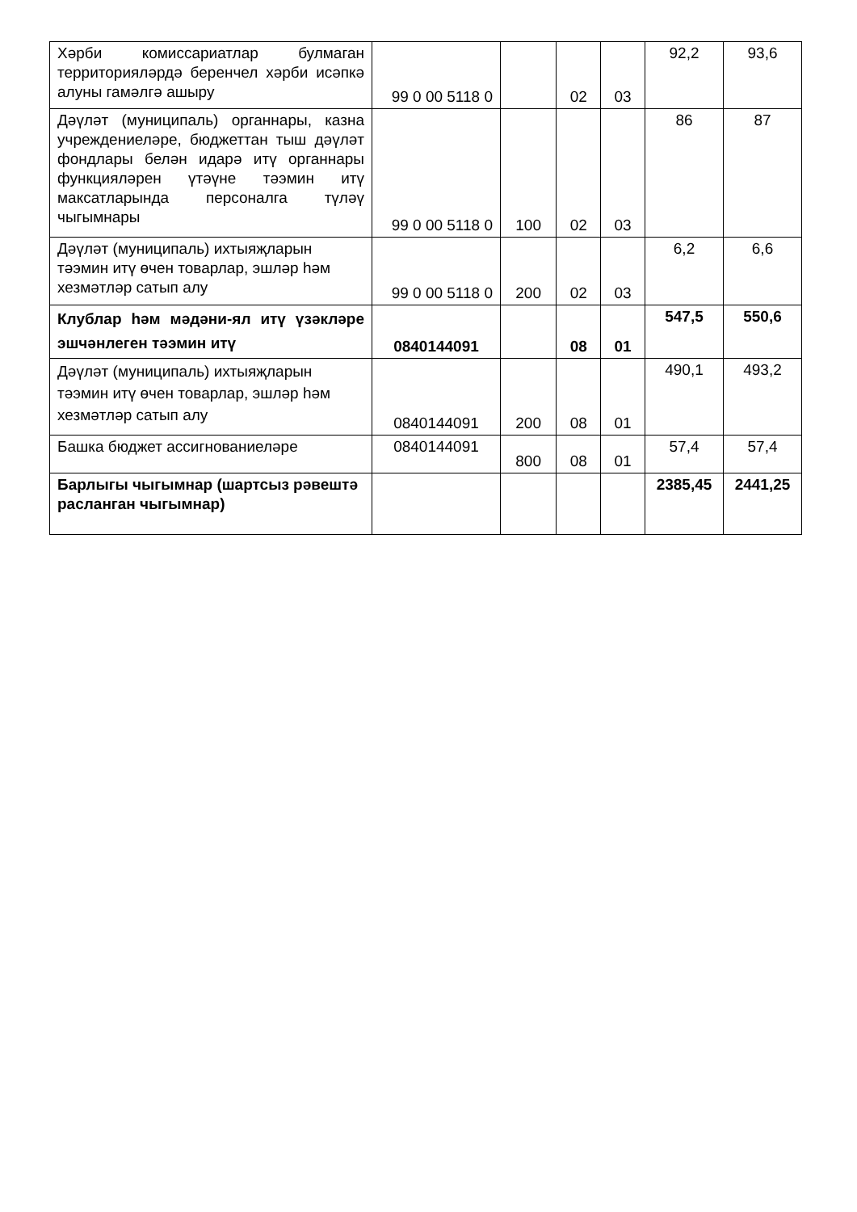| Хәрби комиссариатлар булмаган территорияләрдә беренчел хәрби исәпкә алуны гамәлгә ашыру | 99 0 00 5118 0 | | 02 | 03 | 92,2 | 93,6 |
| Дәүләт (муниципаль) органнары, казна учреждениеләре, бюджеттан тыш дәүләт фондлары белән идарә итү органнары функцияләрен үтәүне тәэмин итү максатларында персоналга түләү чыгымнары | 99 0 00 5118 0 | 100 | 02 | 03 | 86 | 87 |
| Дәүләт (муниципаль) ихтыяҗларын тәэмин итү өчен товарлар, эшләр һәм хезмәтләр сатып алу | 99 0 00 5118 0 | 200 | 02 | 03 | 6,2 | 6,6 |
| Клублар һәм мәдәни-ял итү үзәкләре эшчәнлеген тәэмин итү | 0840144091 | | 08 | 01 | 547,5 | 550,6 |
| Дәүләт (муниципаль) ихтыяҗларын тәэмин итү өчен товарлар, эшләр һәм хезмәтләр сатып алу | 0840144091 | 200 | 08 | 01 | 490,1 | 493,2 |
| Башка бюджет ассигнованиеләре | 0840144091 | 800 | 08 | 01 | 57,4 | 57,4 |
| Барлыгы чыгымнар (шартсыз рәвештә расланган чыгымнар) | | | | | 2385,45 | 2441,25 |